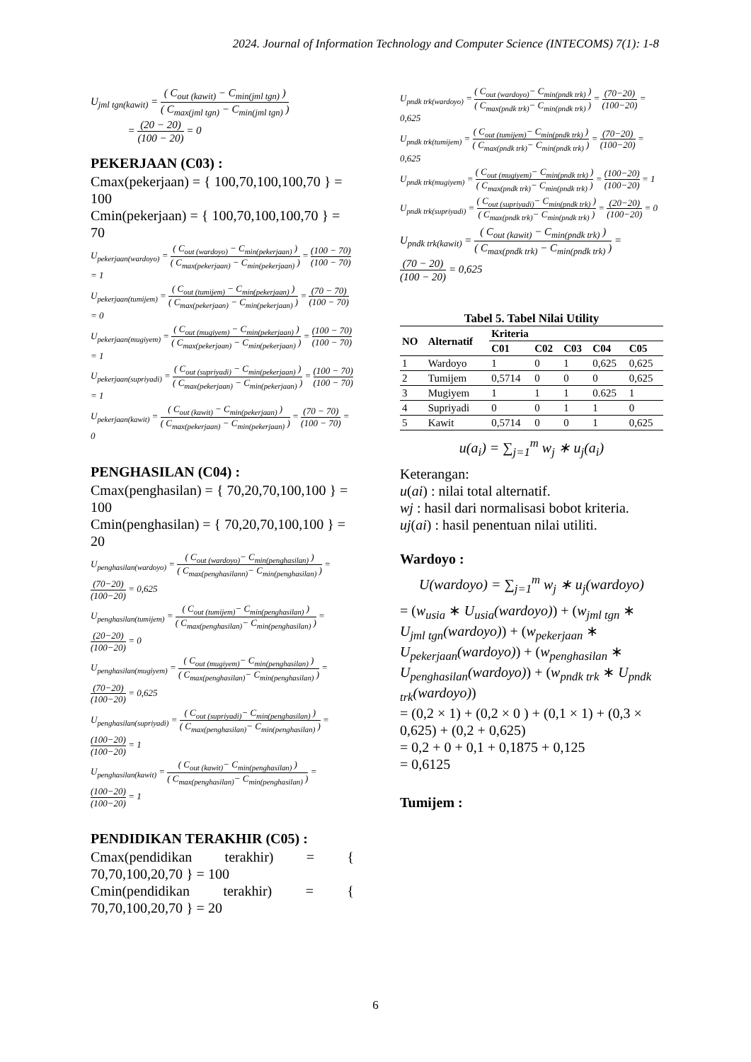2024. Journal of Information Technology and Computer Science (INTECOMS) 7(1): 1-8
U<sub>jml tgn(kawit)</sub> = ( C<sub>out (kawit)</sub> − C<sub>min(jml tgn)</sub> ) ( C<sub>max(jml tgn)</sub> − C<sub>min(jml tgn)</sub> )
= (20 − 20) (100 − 20) = 0
PEKERJAAN (C03) :
Cmax(pekerjaan) = { 100,70,100,100,70 } = 100
Cmin(pekerjaan) = { 100,70,100,100,70 } = 70
U<sub>pekerjaan(wardoyo)</sub> = ( C<sub>out (wardoyo)</sub> − C<sub>min(pekerjaan)</sub> ) ( C<sub>max(pekerjaan)</sub> − C<sub>min(pekerjaan)</sub> ) = (100 − 70) (100 − 70) = 1
U<sub>pekerjaan(tumijem)</sub> = ( C<sub>out (tumijem)</sub> − C<sub>min(pekerjaan)</sub> ) ( C<sub>max(pekerjaan)</sub> − C<sub>min(pekerjaan)</sub> ) = (70 − 70) (100 − 70) = 0
U<sub>pekerjaan(mugiyem)</sub> = ( C<sub>out (mugiyem)</sub> − C<sub>min(pekerjaan)</sub> ) ( C<sub>max(pekerjaan)</sub> − C<sub>min(pekerjaan)</sub> ) = (100 − 70) (100 − 70) = 1
U<sub>pekerjaan(supriyadi)</sub> = ( C<sub>out (supriyadi)</sub> − C<sub>min(pekerjaan)</sub> ) ( C<sub>max(pekerjaan)</sub> − C<sub>min(pekerjaan)</sub> ) = (100 − 70) (100 − 70) = 1
U<sub>pekerjaan(kawit)</sub> = ( C<sub>out (kawit)</sub> − C<sub>min(pekerjaan)</sub> ) ( C<sub>max(pekerjaan)</sub> − C<sub>min(pekerjaan)</sub> ) = (70 − 70) (100 − 70) = 0
PENGHASILAN (C04) :
Cmax(penghasilan) = { 70,20,70,100,100 } = 100
Cmin(penghasilan) = { 70,20,70,100,100 } = 20
U<sub>penghasilan(wardoyo)</sub> = ( C<sub>out (wardoyo)</sub>− C<sub>min(penghasilan)</sub> ) ( C<sub>max(penghasilann)</sub>− C<sub>min(penghasilan)</sub> ) = (70−20) (100−20) = 0,625
U<sub>penghasilan(tumijem)</sub> = ( C<sub>out (tumijem)</sub>− C<sub>min(penghasilan)</sub> ) ( C<sub>max(penghasilan)</sub>− C<sub>min(penghasilan)</sub> ) = (20−20) (100−20) = 0
U<sub>penghasilan(mugiyem)</sub> = ( C<sub>out (mugiyem)</sub>− C<sub>min(penghasilan)</sub> ) ( C<sub>max(penghasilan)</sub>− C<sub>min(penghasilan)</sub> ) = (70−20) (100−20) = 0,625
U<sub>penghasilan(supriyadi)</sub> = ( C<sub>out (supriyadi)</sub>− C<sub>min(penghasilan)</sub> ) ( C<sub>max(penghasilan)</sub>− C<sub>min(penghasilan)</sub> ) = (100−20) (100−20) = 1
U<sub>penghasilan(kawit)</sub> = ( C<sub>out (kawit)</sub>− C<sub>min(penghasilan)</sub> ) ( C<sub>max(penghasilan)</sub>− C<sub>min(penghasilan)</sub> ) = (100−20) (100−20) = 1
PENDIDIKAN TERAKHIR (C05) :
Cmax(pendidikan terakhir) = { 70,70,100,20,70 } = 100
Cmin(pendidikan terakhir) = { 70,70,100,20,70 } = 20
U<sub>pndk trk(wardoyo)</sub> = ( C<sub>out (wardoyo)</sub>− C<sub>min(pndk trk)</sub> ) ( C<sub>max(pndk trk)</sub>− C<sub>min(pndk trk)</sub> ) = (70−20) (100−20) = 0,625
U<sub>pndk trk(tumijem)</sub> = ( C<sub>out (tumijem)</sub>− C<sub>min(pndk trk)</sub> ) ( C<sub>max(pndk trk)</sub>− C<sub>min(pndk trk)</sub> ) = (70−20) (100−20) = 0,625
U<sub>pndk trk(mugiyem)</sub> = ( C<sub>out (mugiyem)</sub>− C<sub>min(pndk trk)</sub> ) ( C<sub>max(pndk trk)</sub>− C<sub>min(pndk trk)</sub> ) = (100−20) (100−20) = 1
U<sub>pndk trk(supriyadi)</sub> = ( C<sub>out (supriyadi)</sub>− C<sub>min(pndk trk)</sub> ) ( C<sub>max(pndk trk)</sub>− C<sub>min(pndk trk)</sub> ) = (20−20) (100−20) = 0
U<sub>pndk trk(kawit)</sub> = ( C<sub>out (kawit)</sub> − C<sub>min(pndk trk)</sub> ) ( C<sub>max(pndk trk)</sub> − C<sub>min(pndk trk)</sub> ) = (70 − 20) (100 − 20) = 0,625
Tabel 5. Tabel Nilai Utility
| NO | Alternatif | Kriteria | | | | |
| --- | --- | --- | --- | --- | --- | --- |
| | | C01 | C02 | C03 | C04 | C05 |
| 1 | Wardoyo | 1 | 0 | 1 | 0,625 | 0,625 |
| 2 | Tumijem | 0,5714 | 0 | 0 | 0 | 0,625 |
| 3 | Mugiyem | 1 | 1 | 1 | 0.625 | 1 |
| 4 | Supriyadi | 0 | 0 | 1 | 1 | 0 |
| 5 | Kawit | 0,5714 | 0 | 0 | 1 | 0,625 |
u(a<sub>i</sub>) = ∑<sub>j=1</sub><sup>m</sup> w<sub>j</sub> ∗ u<sub>j</sub>(a<sub>i</sub>)
Keterangan:
u(ai) : nilai total alternatif.
wj : hasil dari normalisasi bobot kriteria.
uj(ai) : hasil penentuan nilai utiliti.
Wardoyo :
U(wardoyo) = ∑<sub>j=1</sub><sup>m</sup> w<sub>j</sub> ∗ u<sub>j</sub>(wardoyo)
= (w<sub>usia</sub> ∗ U<sub>usia</sub>(wardoyo)) + (w<sub>jml tgn</sub> ∗ U<sub>jml tgn</sub>(wardoyo)) + (w<sub>pekerjaan</sub> ∗ U<sub>pekerjaan</sub>(wardoyo)) + (w<sub>penghasilan</sub> ∗ U<sub>penghasilan</sub>(wardoyo)) + (w<sub>pndk trk</sub> ∗ U<sub>pndk trk</sub>(wardoyo))
= (0,2 × 1) + (0,2 × 0 ) + (0,1 × 1) + (0,3 × 0,625) + (0,2 + 0,625)
= 0,2 + 0 + 0,1 + 0,1875 + 0,125
= 0,6125
Tumijem :
6